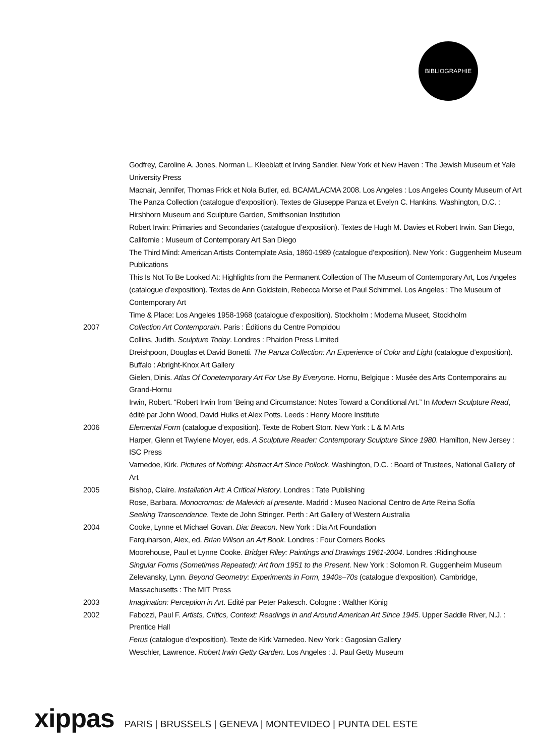BIBLIOGRAPHIE
Godfrey, Caroline A. Jones, Norman L. Kleeblatt et Irving Sandler. New York et New Haven : The Jewish Museum et Yale University Press
Macnair, Jennifer, Thomas Frick et Nola Butler, ed. BCAM/LACMA 2008. Los Angeles : Los Angeles County Museum of Art
The Panza Collection (catalogue d’exposition). Textes de Giuseppe Panza et Evelyn C. Hankins. Washington, D.C. : Hirshhorn Museum and Sculpture Garden, Smithsonian Institution
Robert Irwin: Primaries and Secondaries (catalogue d’exposition). Textes de Hugh M. Davies et Robert Irwin. San Diego, Californie : Museum of Contemporary Art San Diego
The Third Mind: American Artists Contemplate Asia, 1860-1989 (catalogue d’exposition). New York : Guggenheim Museum Publications
This Is Not To Be Looked At: Highlights from the Permanent Collection of The Museum of Contemporary Art, Los Angeles (catalogue d’exposition). Textes de Ann Goldstein, Rebecca Morse et Paul Schimmel. Los Angeles : The Museum of Contemporary Art
Time & Place: Los Angeles 1958-1968 (catalogue d’exposition). Stockholm : Moderna Museet, Stockholm
2007 Collection Art Contemporain. Paris : Éditions du Centre Pompidou
Collins, Judith. Sculpture Today. Londres : Phaidon Press Limited
Dreishpoon, Douglas et David Bonetti. The Panza Collection: An Experience of Color and Light (catalogue d’exposition). Buffalo : Abright-Knox Art Gallery
Gielen, Dinis. Atlas Of Conetemporary Art For Use By Everyone. Hornu, Belgique : Musée des Arts Contemporains au Grand-Hornu
Irwin, Robert. “Robert Irwin from ‘Being and Circumstance: Notes Toward a Conditional Art.” In Modern Sculpture Read, édité par John Wood, David Hulks et Alex Potts. Leeds : Henry Moore Institute
2006 Elemental Form (catalogue d’exposition). Texte de Robert Storr. New York : L & M Arts
Harper, Glenn et Twylene Moyer, eds. A Sculpture Reader: Contemporary Sculpture Since 1980. Hamilton, New Jersey : ISC Press
Varnedoe, Kirk. Pictures of Nothing: Abstract Art Since Pollock. Washington, D.C. : Board of Trustees, National Gallery of Art
2005 Bishop, Claire. Installation Art: A Critical History. Londres : Tate Publishing
Rose, Barbara. Monocromos: de Malevich al presente. Madrid : Museo Nacional Centro de Arte Reina Sofía
Seeking Transcendence. Texte de John Stringer. Perth : Art Gallery of Western Australia
2004 Cooke, Lynne et Michael Govan. Dia: Beacon. New York : Dia Art Foundation
Farquharson, Alex, ed. Brian Wilson an Art Book. Londres : Four Corners Books
Moorehouse, Paul et Lynne Cooke. Bridget Riley: Paintings and Drawings 1961-2004. Londres :Ridinghouse
Singular Forms (Sometimes Repeated): Art from 1951 to the Present. New York : Solomon R. Guggenheim Museum
Zelevansky, Lynn. Beyond Geometry: Experiments in Form, 1940s–70s (catalogue d’exposition). Cambridge, Massachusetts : The MIT Press
2003 Imagination: Perception in Art. Edité par Peter Pakesch. Cologne : Walther König
2002 Fabozzi, Paul F. Artists, Critics, Context: Readings in and Around American Art Since 1945. Upper Saddle River, N.J. : Prentice Hall
Ferus (catalogue d’exposition). Texte de Kirk Varnedeo. New York : Gagosian Gallery
Weschler, Lawrence. Robert Irwin Getty Garden. Los Angeles : J. Paul Getty Museum
xippas PARIS | BRUSSELS | GENEVA | MONTEVIDEO | PUNTA DEL ESTE